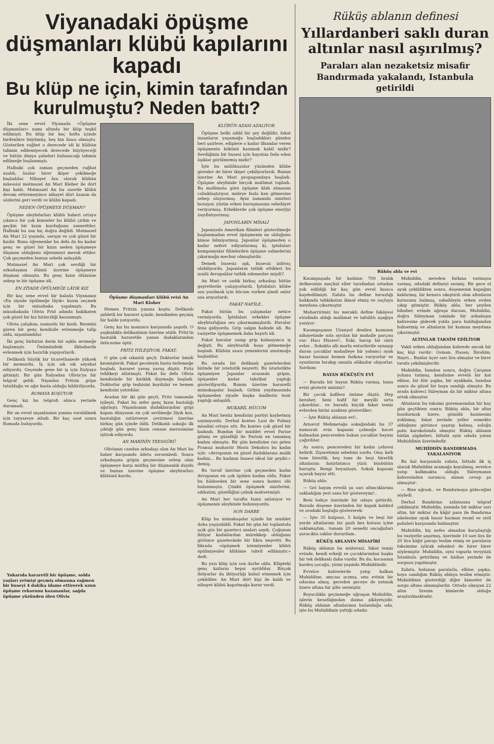Viyanadaki öpüşme düşmanları klübü kapılarını kapadı
Bu klüp ne için, kimin tarafından kurulmuştu? Neden battı?
İki sene evvel Viyanada «Öpüşme düşmanları» namı altında bir klüp teşkil edilmişti. Bu klüp bir kaç hafta içinde birdenbire büyümüş, beş bin âzası olmuştu. Gösterilen rağbet o derecede idi ki klübün tahmin edilemiyecek derecede büyüyeceği ve bütün dünya şubeleri bulunacağı tahmin edilmeğe başlanmıştı.
Halbuki çok zaman geçmeden rağbat azaldı, âzalar birer ikişer çekilmeğe başladılar. Nihayet âza olarak klübün müessisi matmazel An Mari Kleber ile dört kişi kaldı. Matmazel An bu suretle klübü devam ettiremeyince nihayet dört âzanın da sözlerini geri verdi ve klübü kapadı.
NEDEN ÖPÜŞMEYE DÜŞMAN?
Öpüşme aleyhdarları klübü haberi ortaya çıkınca bir çok kimseler bu klübü çirkin ve geçkin bir kızın kurduğunu zannettiler. Halbuki bu zan hiç doğru değildi. Matmazel An Mari 22 yaşında, sarışın ve çok güzel bir kızdır. Bunu öğrenenler bu defa da bu kadar genç ve güzel bir kızın neden öpüşmeye düşman olduğunu öğrenmeyi merak ettiler. Çok geçmeden bunun sebebi anlaşıldı.
Matmazel An Mari çok sevdiği bir arkadaşının ölümü üzerine öpüşmeye düşman olmuştu. Bu genç kızın ölümüne sebep te bir öpüşme idi.
EN ZİYADE ÖPÜLMEĞE LÂYIK KIZ
Bir kaç sene evvel bir baloda Viyananın «En ziyade öpülmeğe lâyık» kızını seçmek için bir müsabaka yapılmıştı. Bu müsabakada Olivia Frid adında hakikaten çok güzel bir kız birinciliği kazanmıştı.
Olivia çalışkan, namuslu bir kızdı. Resmini gören bir genç kendisile evlenmeğe talip oldu, nişanlandılar.
İki genç birbirini derin bir aşkla sevmeğe başlamıştı. Önümüzdeki ilkbaharda evlenmek için hazırlık yapıyorlardı.
Delikanlı büyük bir ticarethanede yüksek bir memurdu. İş için sık sık seyahat ediyordu. Geçende gene bir iş için İtalyaya gitmişti. Bir gün İtalyadan Olivia'ya bir telgraf geldi. Nişanlısı Fritzin gripe tutulduğu ve ağır hasta olduğu bildiriliyordu.
ROMAYA KOŞUYOR
Genç kız bu telgrafı alınca yerinde duramadı.
Bir an evvel nişanlısının yanına varabilmek için tayyareye atladı. Bir kaç saat sonra Romada buluyordu.
Öpüşme düşmanları klübü reisi An Mari Klober
Hemen Fritzin yanına koştu. Delikanlı şiddetli bir hararet içinde, kendinden geçmiş bir halde yatıyordu.
Genç kız bu manzara karşısında şaşırdı. O şaşkınlıkla delikanlının üzerine atıldı. Fritz'in hastalık hararetile yanan dudaklarından delicesine öptü.
FRİTZ İYİLEŞİYOR, FAKAT..
O gün çok sıkıntılı geçti. Doktorlar ümidi kesmişlerdi. Fakat geceleyin hasta terlemeğe başladı, hararet yavaş yavaş düştü. Fritz tehlikeyi atlatmıştı. Fakat bu defa Olivia kendisinde bir kırıklık duymağa başladı. Doktorlar grip teşhisini koydular ve hemen kendisini yatırdılar.
Aradan bir iki gün geçti, Fritz tamamile iyileşti. Fakat bu sefer genç kızın hastalığı ağırlaştı. Nişanlısının dudaklarından gripi kapan dünyanın en çok sevilmeğe lâyık kızı, hastalığın zatürreeye çevirmesi üzerine birkaç gün içinde öldü. Delikanlı sokağa ilk çıktığı gün genç kızın cenaze merasimine iştirak ediyordu.
AN MARİNİN TEESSÜRÜ
Olivianın candan arkadaşı olan An Mari bu haber karşısında âdeta sersemledi. Sonra arkadaşına gripin geçmesine sebep olan öpüşmeye karşı müthiş bir düşmanlık duydu ve bunun üzerine öpüşme aleyhtarları klübünü kurdu.
KLÜBÜN AZASI AZALIYOR
Öpüşme belki sıhhî bir şey değildir, fakat insanların yaşamağa başladıkları günden beri şairlere, ediplere o kadar ilhamlar veren öpüşmenin kökünü kazımak kabil midir? Sevdiğinin bir busesi için hayatını feda eden âşıklar görülmemiş midir?
İşte bu mülâhazalar yüzünden klübe girenler de birer ikişer çekiliyorlardı. Bunun üzerine An Mari propagandaya başladı. Öpüşme aleyhinde birçok malûmat topladı. Bu malûmata göre öpüşme klab atmasını cabuklaştırıyor, mideye fazla kan gitmesine sebep oluyormuş. Ayni zamanda sinirleri bozuyor, yüzün erken buruşmasına sebebiyet veriyormuş. Erkeklerde çok öpüşme enerjiyi zayıflatıyormuş.
JAPONLARIN MİSALİ
Japonyada Amerikan filimleri gösterilmeğe başlanmadan evvel öpüşmenin ne olduğunu kimse bilmiyormuş. Japonlar öpüşmeden o kadar nefret ediyorlarmış ki, iptidaları kumpanyalar filimlerden öpüşme sahnelerini çıkarmağa mecbur olmuşlardır.
Demek busesiz aşk, busesiz izdivaç olabiliyordu. Japonların tatbik ettikleri bu usulü Avrupalılar tatbik edemezler miydi?.
An Mari ve sadık birkaç arkadaşı bütün gayretlerile çalışıyorlardı. İptidaları klübe aza yazılmak için hücum varken şimdi onlar aza arıyorlardı.
FAKAT NAFİLE..
Fakat bütün bu çalışmalar netice vermiyordu. İptidaları erkekler öpüşme aleyhtarlığına ses çıkarmamışlardı. Havalar fena gidiyordu. Grip salgın halinde idi. Bu vaziyette öpüşmemek daha hayırlı idi.
Fakat havalar ısınıp grip kalmayınca iş değişti. Bu aleyhtarlık hoşa gitmemeğe başladı. Klübün azası yeminlerini unutmağa başladılar.
Bu sırada bir delikanlı gazetelerden birinde bir istatistik neşretti. Bu istatistikte öpüşmiyen Japonlar arasında gripin, öpüşenler kadar tahribat yaptığı gösteriliyordu. Bunun üzerine hararetli münakaşalar başladı. Gribin yayılmasında öpüşmeden ziyade başka âmillerin tesir yaptığı anlaşıldı.
MUKABİL HÜCUM
An Mari henüz kendisini partiyi kaybetmiş saymıyordu. Derhal kontes Lusi de Polnay misalini ortaya attı. Bu kontes çok güzel bir kadındı. Bundan bir müddet evvel Parise gitmiş ve güzelliği ile Parisin en tanınmış kadını olmuştu. Bir gün kendisine ras gelen Fransız muharrir Moris Dekobra bu kadın için: «Avrupanın en güzel dudaklarına malik kadını... Bu kadının busesi ideal bir şeydir.» demiş.
Bu tavsif üzerine çok geçmeden kadın Avrupanın en çok öpülen kadını oldu. Fakat bu hâdiseden bir sene sonra kontes ölü bulunmuştu. Çünkü öpüşmek sinirlerini, sıhhatini, güzelliğini çabuk mahvetmişti.
An Mari her tarafta bunu anlatıyor ve öpüşmenin aleyhinde bulunuyordu.
SON DARBE
Klüp bu münakaşalar içinde bir müddet daha yaşıyabildi. Fakat bir gün bir toplantıda açık göz bir gazeteci azaları saydı. Çoğunun ihtiyar kadınlardan mürekkep olduğunu görünce gazetesinde bir fıkra neşretti. Bu fıkrada «öpüşmek istemiyenler klübü öpülmiyenler klübüne tahvil edilmiştir.» dedi.
Bu yazı klüp için son darbe oldu. Klüpteki genç kızların hepsi ayrıldılar. Birçok ihtiyarlar da ihtiyarlığı kabul etmemek için çekildiler. An Mari dört kişi ile kaldı ve nihayet klübü kapatmağa karar verdi.
Yukarıda hararetli bir öpüşme, solda yaşları yetmişi geçmiş olmasına rağmen bir buseyi 4 dakika idame ettirerek uzun öpüşme rekorunu kazananlar, sağda öpüşme yüzünden ölen Olivia
Rüküş ablanın definesi
Yıllardanberi saklı duran altınlar nasıl aşırılmış?
Paraları alan nezaketsiz misafir Bandırmada yakalandı, Istanbula getirildi
Rüküş abla ve evi
Kasımpaşada bir kadının 700 liralık definesinin meçhul eller tarafından ortadan yok edildiği bir kaç gün evvel kısaca kaydedilmişti. Zabıta bu define hırsızlığı hakkında tahkikatını ikmal etmiş ve suçluyu meydana çıkarmıştır.
Muharririmiz bu meraklı define hikâyesi etrafında aldığı malûmat ve tafsilâtı aşağıya yazıyor:
Kasımpaşanın Uzunyol denilen kısmının nihayetinde sola ayrılan bir mahalle parçası var: Hacı Hüsrev!.. Eski, harap bir sürü evler... Sokakta allı morlu entarilerile oynaşıp duran çocuklar mahalleye bir yabancı ayak basar basmaz hemen farkına varıyorlar ve oyunlarını bırakıp onunla alâkadar oluyorlar. Sordum:
BAYAN RÜKÜŞÜN EVİ
— Burada bir bayan Rüküş varmış, bana evini gösterir misiniz?.
Bir çocuk kafilesi önüme düştü. Hep beraber, beni hafif bir meyilli sırta çıkardılar.. ve burada küçük fakat temiz evlerden birini uzaktan gösterdiler:
— İşte Rüküş ablanın evi!..
Arnavut Mehmetağa sokağındaki bu 37 numaralı evin kapısını çalmağa hacet kalmadan pencereden bakan çocuklar bayanı çağırdılar.
Az sonra; pencereden bir kadın çehresi belirdi. Ziyaretimin sebebini sordu. Ona; kırk tane birerlik, beş tane de beşi birerlik altınlarını hatırlatınca yüzü büsbütün buruştu. Rengi beyazlaştı. Sokak kapısını açarak buyur etti.
Rüküş abla:
— Gel bayım evvelâ şu sarı altıncıklarımı sakladığım yeri sana bir göstereyim!..
Beni bahçe üzerinde bir odaya götürdü. Burada döşeme üzerinden bir kapak kaldırd ve oradaki boşluğu göstererek:
— İşte 35 kulpsuz, 5 kulplu ve beşi bir yerde altınlarımı bir gazlı bez kutusu içine saklamıştım.. tamam 20 senedir oncağızları şuracıkta saklar dururdum..
RÜKÜŞ ABLANIN MİSAFİRİ
Rüküş ablanın bu mütevazi, fakat temiz evinde, kendi erkeği ve çocuklarından başka bir tek delikanlı daha vardır. Bu da; kocasının kardeş çocuğu, yirmi yaşında Muhiddindir.
Evvelce kahvelerde yatıp kalkan Muhiddine, amcası acımış, onu evinin bir odasına almış, geceden geceye de yatmak üzere altına bir şilte sermiştir.
Boyacılıkla geçinmeğe uğraşan Muhiddin, işlerin kesatlığından daima şikâyetçidir. Rüküş ablanın altınlarının bulunduğu oda, işte bu Muhiddinin yattığı odadır.
Muhiddin, nereden farkına varmışsa varmış, odadaki defineyi sezmiş. Bir gece el ayak çekildikten sonra, döşemenin kapağını kaldırmış, bir kenara sıkıştırılı olan altınların kutusunu bulmuş, sabahleyin erken evden çıkıp gitmiştir. Rüküş abla, her şeyden bihaber, evinde uğraşa dursun, Muhiddin, doğru Süleyman isminde bir arkadaşın kahvesine giderek yolda para bulduğundan bahsetmiş ve altınların bir kısmını meydana çıkarmıştır.
ALTINLAR TAKSİM EDİLİYOR
Vakit erken olduğundan kahvede ancak bir kaç kişi vardır: Osman, Hasan, İbrahim, Hayri... Bunlar üçer sarı lira almışlar ve birer tarafa çekilmişlerdir.
Muhiddin, bundan sonra, doğru Çarşının yolunu tutmuş, kendisine evvelâ bir kat elbise, bir fötr şapka, bir ayakkabı, bundan sonra da güzel bir boya sandığı almıştır. Bu arada kahveci Süleyman da bir miktar altına ortak olmuştur.
Altınların bu taksimi guremasından bir kaç gün geçtikten sonra; Rüküş abla, bir altın bozdurmak üzere, gömülü hazinesini yoklamış, fakat yerinde yeller esmekte olduğunu görünce şaşırıp kalmış, soluğu polis karakolunda almıştır. Rüküş ablanın bütün şüpheleri, bittabi ayni odada yatan Muhiddinin üzerindedir.
MUHİDDİN BANDIRMADA YAKALANIYOR
Bu hal karşısında zabıta, bittabi ilk iş olarak Muhiddini aramağa koyulmuş, evvelce yatıp kalkmakta olduğu Süleymanın kahvesinden sorunca; alınan cevap şu olmuştur:
— Bize uğradı.. ve Bandırmaya gideceğini söyledi.
Derhal Bandırma zabıtasına telgraf çekilmiştir. Muhiddin, yanında bir miktar sarı altın, bir miktar da kâğıt para ile Bandırma iskelesine ayak basar basmaz resmî ve sivil polisleri karşısında bulmuştur.
Muhiddin, hiç nefes almadan karşılaştığı bu vaziyetle şaşırmış, üzerinde 10 sarı lira ile 20 lira kâğıt parayı teslim etmiş ve paraların taksimine iştirak edenleri de birer birer söylemiştir. Muhiddin, ayni vapurla tersyüzü İstanbula getirilmiş ve hâdise yerinde de sorgusu yapılmıştır.
Zabıta, bulunan paralarla, elbise, şapka, boya sandığını Rüküş ablaya teslim etmiştir. Muhiddinin gösterdiği diğer kimseler de sorgu altına alınmışlardır. Ortada olmıyan 22 altın lirenin kimlerde olduğu araştırılmaktadır.